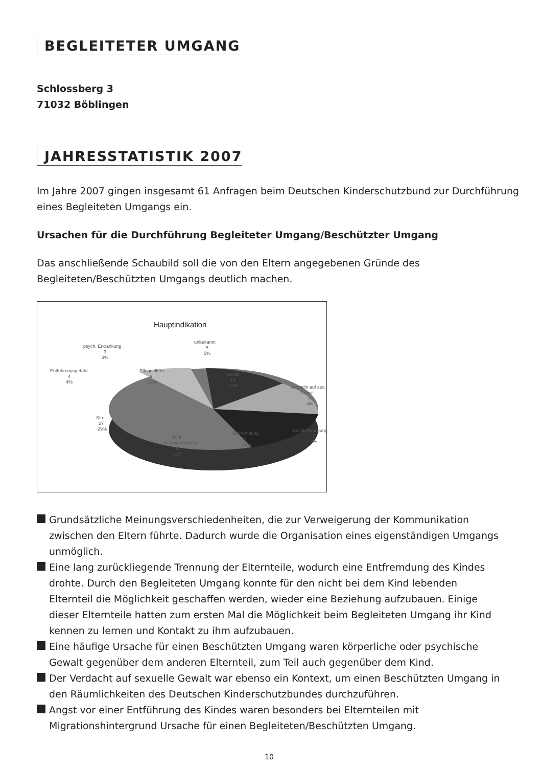BEGLEITETER UMGANG
Schlossberg 3
71032 Böblingen
JAHRESSTATISTIK 2007
Im Jahre 2007 gingen insgesamt 61 Anfragen beim Deutschen Kinderschutzbund zur Durchführung eines Begleiteten Umgangs ein.
Ursachen für die Durchführung Begleiteter Umgang/Beschützter Umgang
Das anschließende Schaubild soll die von den Eltern angegebenen Gründe des Begleiteten/Beschützten Umgangs deutlich machen.
Hauptindikation
psych. Erkrankung
3
3%
Entführungsgefahr
4
4%
unbekannt
5
5%
Pflegeeltern
9
10%
Gewalt
14
15%
Verdacht auf sex.
Gewalt
4
4%
Streit
27
29%
Entfremdung
11
12%
Suchterkrankung
7
7%
nicht
zusammengelebt
10
11%
Grundsätzliche Meinungsverschiedenheiten, die zur Verweigerung der Kommunikation zwischen den Eltern führte. Dadurch wurde die Organisation eines eigenständigen Umgangs unmöglich.
Eine lang zurückliegende Trennung der Elternteile, wodurch eine Entfremdung des Kindes drohte. Durch den Begleiteten Umgang konnte für den nicht bei dem Kind lebenden Elternteil die Möglichkeit geschaffen werden, wieder eine Beziehung aufzubauen. Einige dieser Elternteile hatten zum ersten Mal die Möglichkeit beim Begleiteten Umgang ihr Kind kennen zu lernen und Kontakt zu ihm aufzubauen.
Eine häufige Ursache für einen Beschützten Umgang waren körperliche oder psychische Gewalt gegenüber dem anderen Elternteil, zum Teil auch gegenüber dem Kind.
Der Verdacht auf sexuelle Gewalt war ebenso ein Kontext, um einen Beschützten Umgang in den Räumlichkeiten des Deutschen Kinderschutzbundes durchzuführen.
Angst vor einer Entführung des Kindes waren besonders bei Elternteilen mit Migrationshintergrund Ursache für einen Begleiteten/Beschützten Umgang.
10